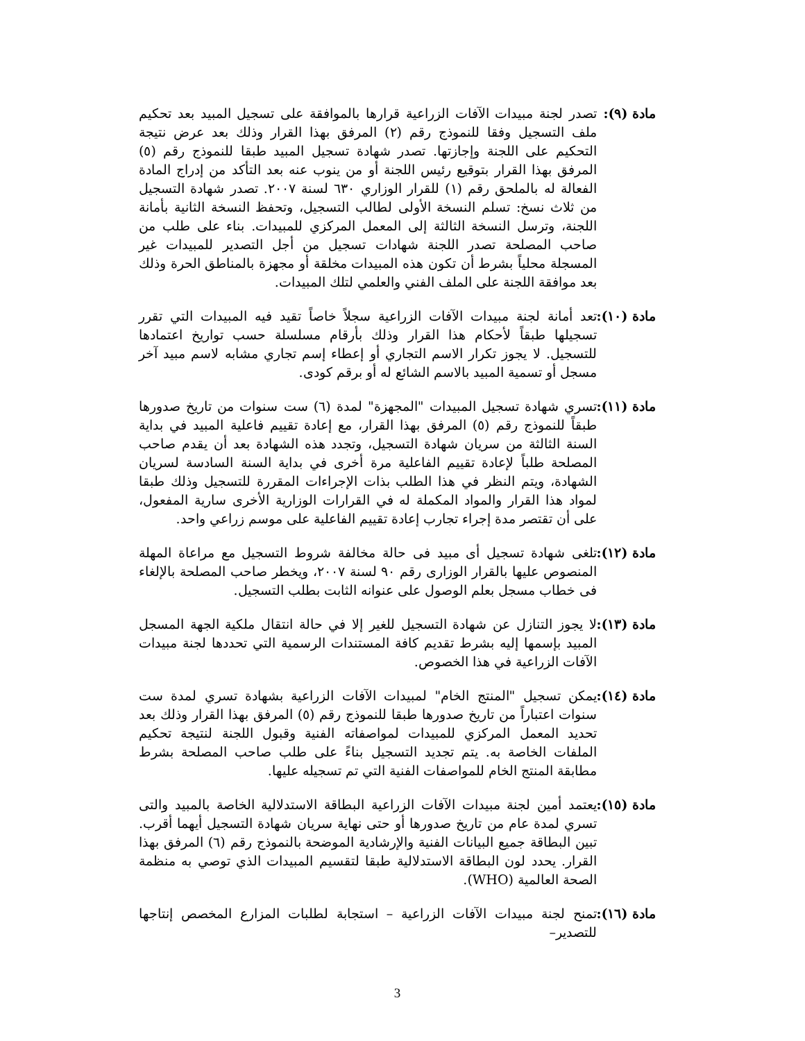مادة (٩): تصدر لجنة مبيدات الآفات الزراعية قرارها بالموافقة على تسجيل المبيد بعد تحكيم ملف التسجيل وفقا للنموذج رقم (٢) المرفق بهذا القرار وذلك بعد عرض نتيجة التحكيم على اللجنة وإجازتها. تصدر شهادة تسجيل المبيد طبقا للنموذج رقم (٥) المرفق بهذا القرار بتوقيع رئيس اللجنة أو من ينوب عنه بعد التأكد من إدراج المادة الفعالة له بالملحق رقم (١) للقرار الوزاري ٦٣٠ لسنة ٢٠٠٧. تصدر شهادة التسجيل من ثلاث نسخ: تسلم النسخة الأولى لطالب التسجيل، وتحفظ النسخة الثانية بأمانة اللجنة، وترسل النسخة الثالثة إلى المعمل المركزي للمبيدات. بناء على طلب من صاحب المصلحة تصدر اللجنة شهادات تسجيل من أجل التصدير للمبيدات غير المسجلة محلياً بشرط أن تكون هذه المبيدات مخلقة أو مجهزة بالمناطق الحرة وذلك بعد موافقة اللجنة على الملف الفني والعلمي لتلك المبيدات.
مادة (١٠): تعد أمانة لجنة مبيدات الآفات الزراعية سجلاً خاصاً تقيد فيه المبيدات التي تقرر تسجيلها طبقاً لأحكام هذا القرار وذلك بأرقام مسلسلة حسب تواريخ اعتمادها للتسجيل. لا يجوز تكرار الاسم التجاري أو إعطاء إسم تجاري مشابه لاسم مبيد آخر مسجل أو تسمية المبيد بالاسم الشائع له أو برقم كودى.
مادة (١١): تسري شهادة تسجيل المبيدات "المجهزة" لمدة (٦) ست سنوات من تاريخ صدورها طبقاً للنموذج رقم (٥) المرفق بهذا القرار، مع إعادة تقييم فاعلية المبيد في بداية السنة الثالثة من سريان شهادة التسجيل، وتجدد هذه الشهادة بعد أن يقدم صاحب المصلحة طلباً لإعادة تقييم الفاعلية مرة أخرى في بداية السنة السادسة لسريان الشهادة، ويتم النظر في هذا الطلب بذات الإجراءات المقررة للتسجيل وذلك طبقا لمواد هذا القرار والمواد المكملة له في القرارات الوزارية الأخرى سارية المفعول، على أن تقتصر مدة إجراء تجارب إعادة تقييم الفاعلية على موسم زراعي واحد.
مادة (١٢): تلغى شهادة تسجيل أى مبيد فى حالة مخالفة شروط التسجيل مع مراعاة المهلة المنصوص عليها بالقرار الوزارى رقم ٩٠ لسنة ٢٠٠٧، ويخطر صاحب المصلحة بالإلغاء فى خطاب مسجل بعلم الوصول على عنوانه الثابت بطلب التسجيل.
مادة (١٣): لا يجوز التنازل عن شهادة التسجيل للغير إلا في حالة انتقال ملكية الجهة المسجل المبيد بإسمها إليه بشرط تقديم كافة المستندات الرسمية التي تحددها لجنة مبيدات الآفات الزراعية في هذا الخصوص.
مادة (١٤): يمكن تسجيل "المنتج الخام" لمبيدات الآفات الزراعية بشهادة تسري لمدة ست سنوات اعتباراً من تاريخ صدورها طبقا للنموذج رقم (٥) المرفق بهذا القرار وذلك بعد تحديد المعمل المركزي للمبيدات لمواصفاته الفنية وقبول اللجنة لنتيجة تحكيم الملفات الخاصة به. يتم تجديد التسجيل بناءً على طلب صاحب المصلحة بشرط مطابقة المنتج الخام للمواصفات الفنية التي تم تسجيله عليها.
مادة (١٥): يعتمد أمين لجنة مبيدات الآفات الزراعية البطاقة الاستدلالية الخاصة بالمبيد والتى تسري لمدة عام من تاريخ صدورها أو حتى نهاية سريان شهادة التسجيل أيهما أقرب. تبين البطاقة جميع البيانات الفنية والإرشادية الموضحة بالنموذج رقم (٦) المرفق بهذا القرار. يحدد لون البطاقة الاستدلالية طبقا لتقسيم المبيدات الذي توصي به منظمة الصحة العالمية (WHO).
مادة (١٦): تمنح لجنة مبيدات الآفات الزراعية – استجابة لطلبات المزارع المخصص إنتاجها للتصدير–
3